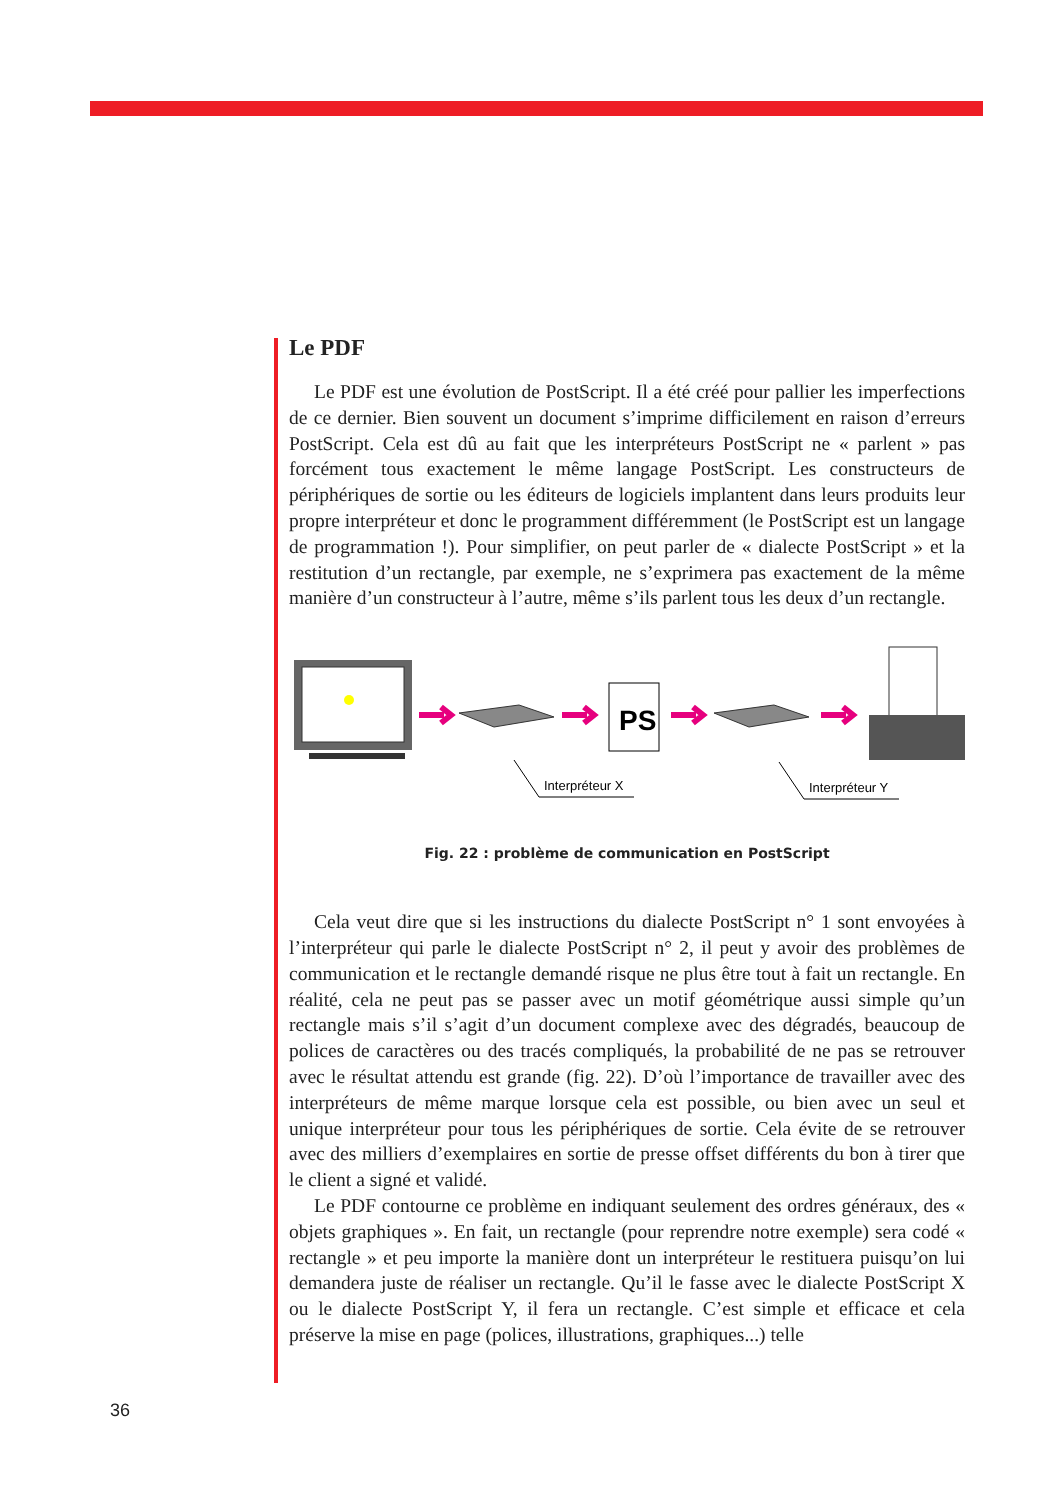Le PDF
Le PDF est une évolution de PostScript. Il a été créé pour pallier les imperfections de ce dernier. Bien souvent un document s’imprime difficilement en raison d’erreurs PostScript. Cela est dû au fait que les interpréteurs PostScript ne « parlent » pas forcément tous exactement le même langage PostScript. Les constructeurs de périphériques de sortie ou les éditeurs de logiciels implantent dans leurs produits leur propre interpréteur et donc le programment différemment (le PostScript est un langage de programmation !). Pour simplifier, on peut parler de « dialecte PostScript » et la restitution d’un rectangle, par exemple, ne s’exprimera pas exactement de la même manière d’un constructeur à l’autre, même s’ils parlent tous les deux d’un rectangle.
PS
Interpréteur X
Interpréteur Y
Fig. 22 : problème de communication en PostScript
Cela veut dire que si les instructions du dialecte PostScript n° 1 sont envoyées à l’interpréteur qui parle le dialecte PostScript n° 2, il peut y avoir des problèmes de communication et le rectangle demandé risque ne plus être tout à fait un rectangle. En réalité, cela ne peut pas se passer avec un motif géométrique aussi simple qu’un rectangle mais s’il s’agit d’un document complexe avec des dégradés, beaucoup de polices de caractères ou des tracés compliqués, la probabilité de ne pas se retrouver avec le résultat attendu est grande (fig. 22). D’où l’importance de travailler avec des interpréteurs de même marque lorsque cela est possible, ou bien avec un seul et unique interpréteur pour tous les périphériques de sortie. Cela évite de se retrouver avec des milliers d’exemplaires en sortie de presse offset différents du bon à tirer que le client a signé et validé.
Le PDF contourne ce problème en indiquant seulement des ordres généraux, des « objets graphiques ». En fait, un rectangle (pour reprendre notre exemple) sera codé « rectangle » et peu importe la manière dont un interpréteur le restituera puisqu’on lui demandera juste de réaliser un rectangle. Qu’il le fasse avec le dialecte PostScript X ou le dialecte PostScript Y, il fera un rectangle. C’est simple et efficace et cela préserve la mise en page (polices, illustrations, graphiques...) telle
36